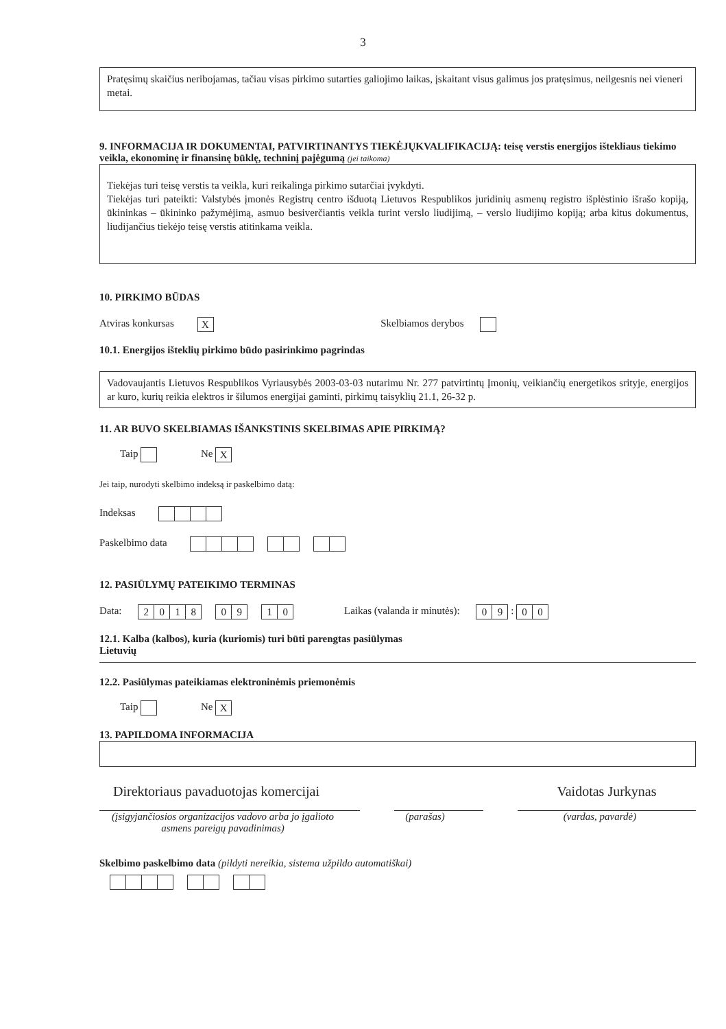3
Pratęsimų skaičius neribojamas, tačiau visas pirkimo sutarties galiojimo laikas, įskaitant visus galimus jos pratęsimus, neilgesnis nei vieneri metai.
9. INFORMACIJA IR DOKUMENTAI, PATVIRTINANTYS TIEKĖJŲKVALIFIKACIJĄ: teisę verstis energijos ištekliaus tiekimo veikla, ekonominę ir finansinę būklę, techninį pajėgumą (jei taikoma)
Tiekėjas turi teisę verstis ta veikla, kuri reikalinga pirkimo sutarčiai įvykdyti.
Tiekėjas turi pateikti: Valstybės įmonės Registrų centro išduotą Lietuvos Respublikos juridinių asmenų registro išplėstinio išrašo kopiją, ūkininkas – ūkininko pažymėjimą, asmuo besiverčiantis veikla turint verslo liudijimą, – verslo liudijimo kopiją; arba kitus dokumentus, liudijančius tiekėjo teisę verstis atitinkama veikla.
10. PIRKIMO BŪDAS
Atviras konkursas X Skelbiamos derybos
10.1. Energijos išteklių pirkimo būdo pasirinkimo pagrindas
Vadovaujantis Lietuvos Respublikos Vyriausybės 2003-03-03 nutarimu Nr. 277 patvirtintų Įmonių, veikiančių energetikos srityje, energijos ar kuro, kurių reikia elektros ir šilumos energijai gaminti, pirkimų taisyklių 21.1, 26-32 p.
11. AR BUVO SKELBIAMAS IŠANKSTINIS SKELBIMAS APIE PIRKIMĄ?
Taip Ne X
Jei taip, nurodyti skelbimo indeksą ir paskelbimo datą:
Indeksas
Paskelbimo data
12. PASIŪLYMŲ PATEIKIMO TERMINAS
Data: 2018 09 10 Laikas (valanda ir minutės): 09 : 0 0
12.1. Kalba (kalbos), kuria (kuriomis) turi būti parengtas pasiūlymas
Lietuvių
12.2. Pasiūlymas pateikiamas elektroninėmis priemonėmis
Taip Ne X
13. PAPILDOMA INFORMACIJA
Direktoriaus pavaduotojas komercijai
Vaidotas Jurkynas
(įsigyjančiosios organizacijos vadovo arba jo įgalioto asmens pareigų pavadinimas)
(parašas) (vardas, pavardė)
Skelbimo paskelbimo data (pildyti nereikia, sistema užpildo automatiškai)